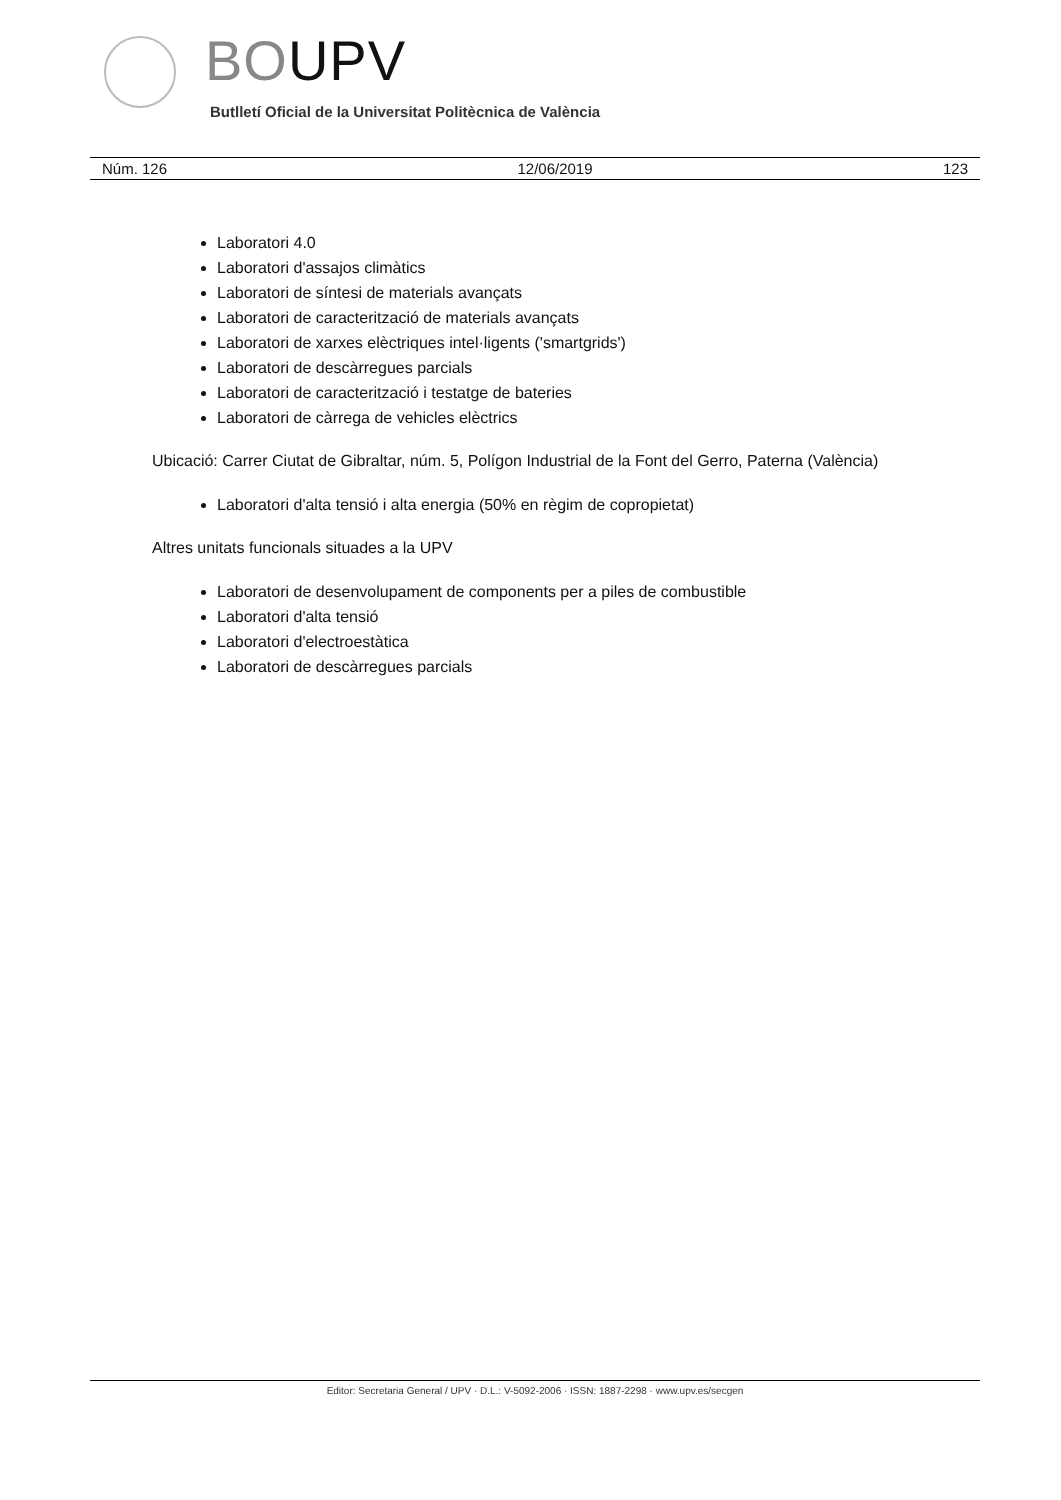BOUPV
Butlletí Oficial de la Universitat Politècnica de València
Núm. 126 12/06/2019 123
Laboratori 4.0
Laboratori d'assajos climàtics
Laboratori de síntesi de materials avançats
Laboratori de caracterització de materials avançats
Laboratori de xarxes elèctriques intel·ligents ('smartgrids')
Laboratori de descàrregues parcials
Laboratori de caracterització i testatge de bateries
Laboratori de càrrega de vehicles elèctrics
Ubicació: Carrer Ciutat de Gibraltar, núm. 5, Polígon Industrial de la Font del Gerro, Paterna (València)
Laboratori d'alta tensió i alta energia (50% en règim de copropietat)
Altres unitats funcionals situades a la UPV
Laboratori de desenvolupament de components per a piles de combustible
Laboratori d'alta tensió
Laboratori d'electroestàtica
Laboratori de descàrregues parcials
Editor: Secretaria General / UPV · D.L.: V-5092-2006 · ISSN: 1887-2298 · www.upv.es/secgen